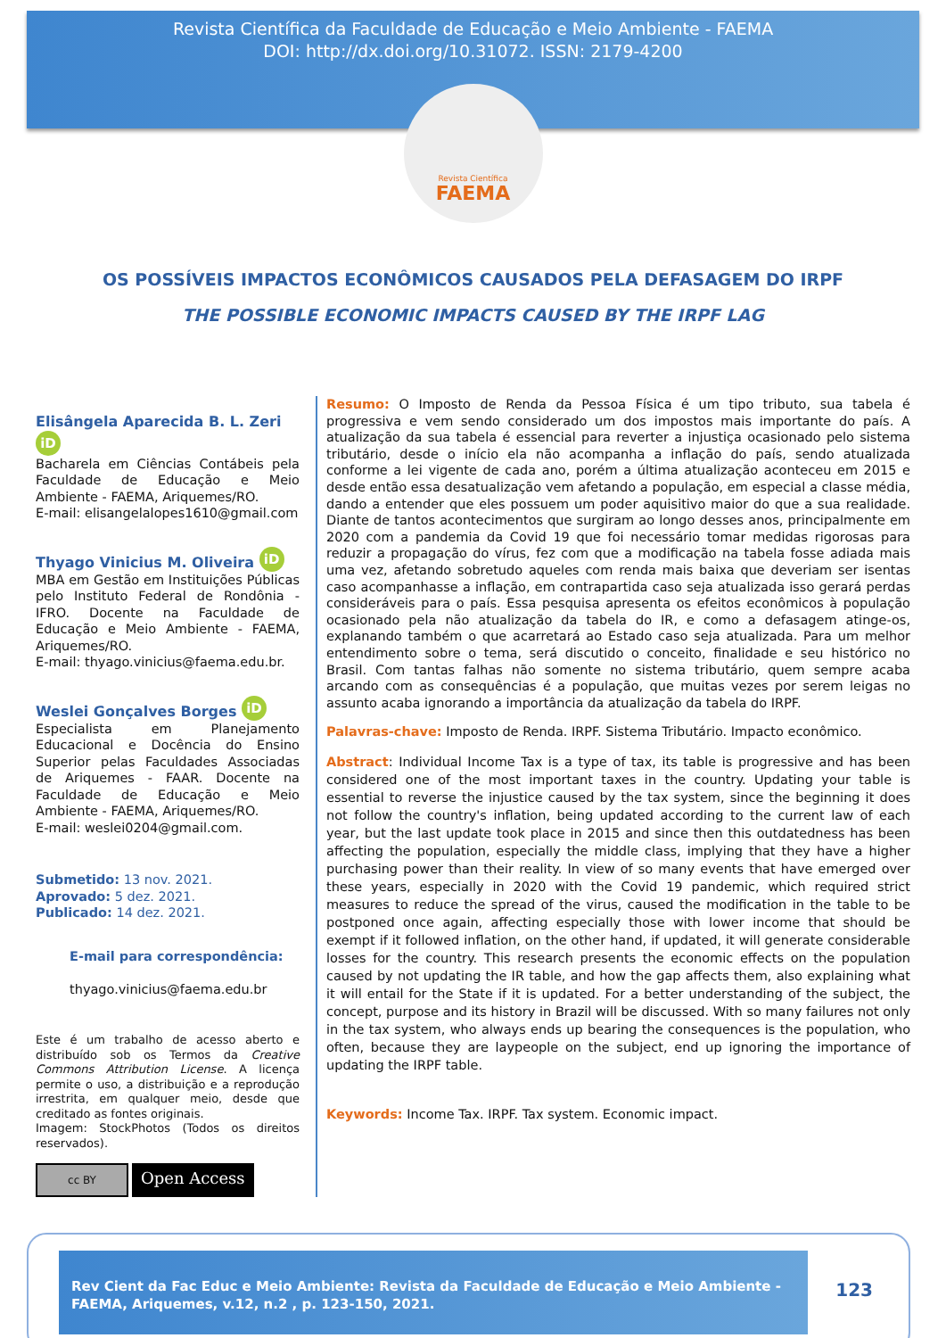Revista Científica da Faculdade de Educação e Meio Ambiente - FAEMA
DOI: http://dx.doi.org/10.31072. ISSN: 2179-4200
Revista Científica
FAEMA
OS POSSÍVEIS IMPACTOS ECONÔMICOS CAUSADOS PELA DEFASAGEM DO IRPF
THE POSSIBLE ECONOMIC IMPACTS CAUSED BY THE IRPF LAG
Elisângela Aparecida B. L. Zeri iD
Bacharela em Ciências Contábeis pela Faculdade de Educação e Meio Ambiente - FAEMA, Ariquemes/RO.
E-mail: elisangelalopes1610@gmail.com
Thyago Vinicius M. Oliveira iD
MBA em Gestão em Instituições Públicas pelo Instituto Federal de Rondônia - IFRO. Docente na Faculdade de Educação e Meio Ambiente - FAEMA, Ariquemes/RO.
E-mail: thyago.vinicius@faema.edu.br.
Weslei Gonçalves Borges iD
Especialista em Planejamento Educacional e Docência do Ensino Superior pelas Faculdades Associadas de Ariquemes - FAAR. Docente na Faculdade de Educação e Meio Ambiente - FAEMA, Ariquemes/RO.
E-mail: weslei0204@gmail.com.
Submetido: 13 nov. 2021.
Aprovado: 5 dez. 2021.
Publicado: 14 dez. 2021.
E-mail para correspondência:
thyago.vinicius@faema.edu.br
Este é um trabalho de acesso aberto e distribuído sob os Termos da Creative Commons Attribution License. A licença permite o uso, a distribuição e a reprodução irrestrita, em qualquer meio, desde que creditado as fontes originais.
Imagem: StockPhotos (Todos os direitos reservados).
cc BY Open Access
Resumo: O Imposto de Renda da Pessoa Física é um tipo tributo, sua tabela é progressiva e vem sendo considerado um dos impostos mais importante do país. A atualização da sua tabela é essencial para reverter a injustiça ocasionado pelo sistema tributário, desde o início ela não acompanha a inflação do país, sendo atualizada conforme a lei vigente de cada ano, porém a última atualização aconteceu em 2015 e desde então essa desatualização vem afetando a população, em especial a classe média, dando a entender que eles possuem um poder aquisitivo maior do que a sua realidade. Diante de tantos acontecimentos que surgiram ao longo desses anos, principalmente em 2020 com a pandemia da Covid 19 que foi necessário tomar medidas rigorosas para reduzir a propagação do vírus, fez com que a modificação na tabela fosse adiada mais uma vez, afetando sobretudo aqueles com renda mais baixa que deveriam ser isentas caso acompanhasse a inflação, em contrapartida caso seja atualizada isso gerará perdas consideráveis para o país. Essa pesquisa apresenta os efeitos econômicos à população ocasionado pela não atualização da tabela do IR, e como a defasagem atinge-os, explanando também o que acarretará ao Estado caso seja atualizada. Para um melhor entendimento sobre o tema, será discutido o conceito, finalidade e seu histórico no Brasil. Com tantas falhas não somente no sistema tributário, quem sempre acaba arcando com as consequências é a população, que muitas vezes por serem leigas no assunto acaba ignorando a importância da atualização da tabela do IRPF.
Palavras-chave: Imposto de Renda. IRPF. Sistema Tributário. Impacto econômico.
Abstract: Individual Income Tax is a type of tax, its table is progressive and has been considered one of the most important taxes in the country. Updating your table is essential to reverse the injustice caused by the tax system, since the beginning it does not follow the country's inflation, being updated according to the current law of each year, but the last update took place in 2015 and since then this outdatedness has been affecting the population, especially the middle class, implying that they have a higher purchasing power than their reality. In view of so many events that have emerged over these years, especially in 2020 with the Covid 19 pandemic, which required strict measures to reduce the spread of the virus, caused the modification in the table to be postponed once again, affecting especially those with lower income that should be exempt if it followed inflation, on the other hand, if updated, it will generate considerable losses for the country. This research presents the economic effects on the population caused by not updating the IR table, and how the gap affects them, also explaining what it will entail for the State if it is updated. For a better understanding of the subject, the concept, purpose and its history in Brazil will be discussed. With so many failures not only in the tax system, who always ends up bearing the consequences is the population, who often, because they are laypeople on the subject, end up ignoring the importance of updating the IRPF table.
Keywords: Income Tax. IRPF. Tax system. Economic impact.
Rev Cient da Fac Educ e Meio Ambiente: Revista da Faculdade de Educação e Meio Ambiente - FAEMA, Ariquemes, v.12, n.2 , p. 123-150, 2021.
123